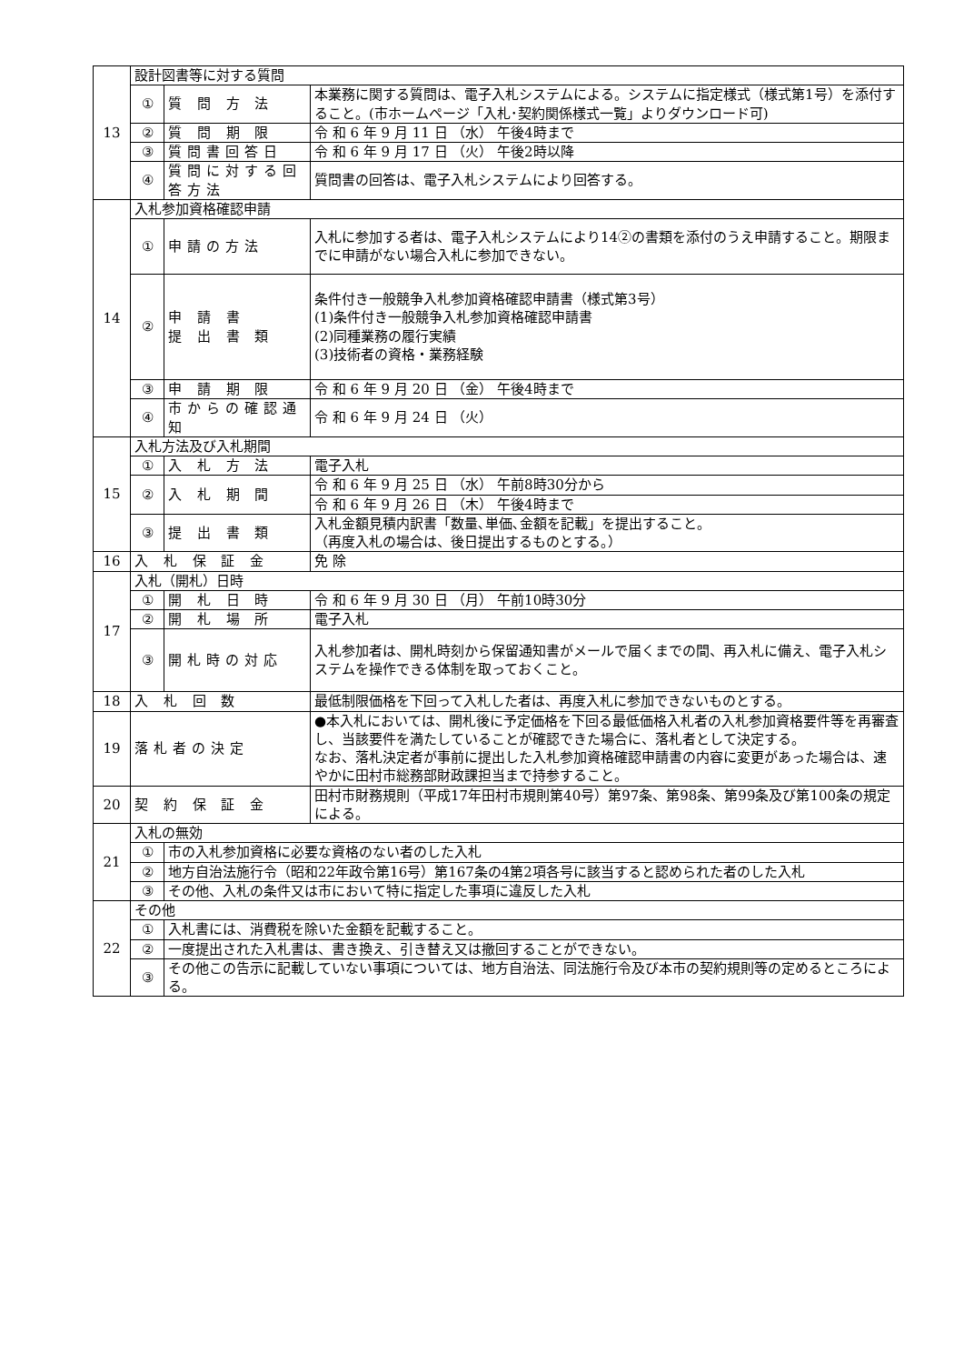| 13 | 設計図書等に対する質問 | | |
| | ① | 質 問 方 法 | 本業務に関する質問は、電子入札システムによる。システムに指定様式（様式第1号）を添付すること。(市ホームページ「入札･契約関係様式一覧」よりダウンロード可) |
| | ② | 質 問 期 限 | 令 和 6 年 9 月 11 日 （水） 午後4時まで |
| | ③ | 質問書回答日 | 令 和 6 年 9 月 17 日 （火） 午後2時以降 |
| | ④ | 質問に対する回答方法 | 質問書の回答は、電子入札システムにより回答する。 |
| 14 | 入札参加資格確認申請 | | |
| | ① | 申請の方法 | 入札に参加する者は、電子入札システムにより14②の書類を添付のうえ申請すること。期限までに申請がない場合入札に参加できない。 |
| | ② | 申 請 書 提 出 書 類 | 条件付き一般競争入札参加資格確認申請書（様式第3号） (1)条件付き一般競争入札参加資格確認申請書 (2)同種業務の履行実績 (3)技術者の資格・業務経験 |
| | ③ | 申 請 期 限 | 令 和 6 年 9 月 20 日 （金） 午後4時まで |
| | ④ | 市からの確認通知 | 令 和 6 年 9 月 24 日 （火） |
| 15 | 入札方法及び入札期間 | | |
| | ① | 入 札 方 法 | 電子入札 |
| | ② | 入 札 期 間 | 令 和 6 年 9 月 25 日 （水） 午前8時30分から |
| | | | 令 和 6 年 9 月 26 日 （木） 午後4時まで |
| | ③ | 提 出 書 類 | 入札金額見積内訳書「数量､単価､金額を記載」を提出すること。 （再度入札の場合は、後日提出するものとする。） |
| 16 | 入 札 保 証 金 | | 免 除 |
| 17 | 入札（開札）日時 | | |
| | ① | 開 札 日 時 | 令 和 6 年 9 月 30 日 （月） 午前10時30分 |
| | ② | 開 札 場 所 | 電子入札 |
| | ③ | 開札時の対応 | 入札参加者は、開札時刻から保留通知書がメールで届くまでの間、再入札に備え、電子入札システムを操作できる体制を取っておくこと。 |
| 18 | 入 札 回 数 | | 最低制限価格を下回って入札した者は、再度入札に参加できないものとする。 |
| 19 | 落札者の決定 | | ●本入札においては、開札後に予定価格を下回る最低価格入札者の入札参加資格要件等を再審査し、当該要件を満たしていることが確認できた場合に、落札者として決定する。 なお、落札決定者が事前に提出した入札参加資格確認申請書の内容に変更があった場合は、速やかに田村市総務部財政課担当まで持参すること。 |
| 20 | 契 約 保 証 金 | | 田村市財務規則（平成17年田村市規則第40号）第97条、第98条、第99条及び第100条の規定による。 |
| 21 | 入札の無効 | | |
| | ① | 市の入札参加資格に必要な資格のない者のした入札 | |
| | ② | 地方自治法施行令（昭和22年政令第16号）第167条の4第2項各号に該当すると認められた者のした入札 | |
| | ③ | その他、入札の条件又は市において特に指定した事項に違反した入札 | |
| 22 | その他 | | |
| | ① | 入札書には、消費税を除いた金額を記載すること。 | |
| | ② | 一度提出された入札書は、書き換え、引き替え又は撤回することができない。 | |
| | ③ | その他この告示に記載していない事項については、地方自治法、同法施行令及び本市の契約規則等の定めるところによる。 | |